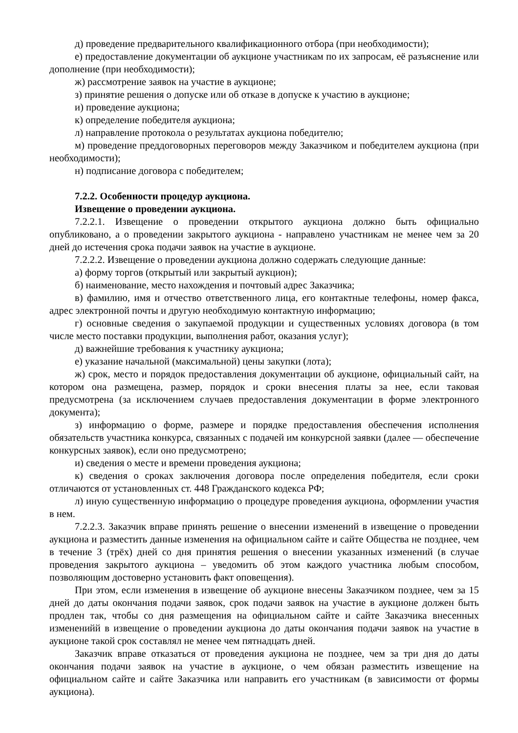д) проведение предварительного квалификационного отбора (при необходимости);
е) предоставление документации об аукционе участникам по их запросам, её разъяснение или дополнение (при необходимости);
ж) рассмотрение заявок на участие в аукционе;
з) принятие решения о допуске или об отказе в допуске к участию в аукционе;
и) проведение аукциона;
к) определение победителя аукциона;
л) направление протокола о результатах аукциона победителю;
м) проведение преддоговорных переговоров между Заказчиком и победителем аукциона (при необходимости);
н) подписание договора с победителем;
7.2.2. Особенности процедур аукциона.
Извещение о проведении аукциона.
7.2.2.1. Извещение о проведении открытого аукциона должно быть официально опубликовано, а о проведении закрытого аукциона - направлено участникам не менее чем за 20 дней до истечения срока подачи заявок на участие в аукционе.
7.2.2.2. Извещение о проведении аукциона должно содержать следующие данные:
а) форму торгов (открытый или закрытый аукцион);
б) наименование, место нахождения и почтовый адрес Заказчика;
в) фамилию, имя и отчество ответственного лица, его контактные телефоны, номер факса, адрес электронной почты и другую необходимую контактную информацию;
г) основные сведения о закупаемой продукции и существенных условиях договора (в том числе место поставки продукции, выполнения работ, оказания услуг);
д) важнейшие требования к участнику аукциона;
е) указание начальной (максимальной) цены закупки (лота);
ж) срок, место и порядок предоставления документации об аукционе, официальный сайт, на котором она размещена, размер, порядок и сроки внесения платы за нее, если таковая предусмотрена (за исключением случаев предоставления документации в форме электронного документа);
з) информацию о форме, размере и порядке предоставления обеспечения исполнения обязательств участника конкурса, связанных с подачей им конкурсной заявки (далее — обеспечение конкурсных заявок), если оно предусмотрено;
и) сведения о месте и времени проведения аукциона;
к) сведения о сроках заключения договора после определения победителя, если сроки отличаются от установленных ст. 448 Гражданского кодекса РФ;
л) иную существенную информацию о процедуре проведения аукциона, оформлении участия в нем.
7.2.2.3. Заказчик вправе принять решение о внесении изменений в извещение о проведении аукциона и разместить данные изменения на официальном сайте и сайте Общества не позднее, чем в течение 3 (трёх) дней со дня принятия решения о внесении указанных изменений (в случае проведения закрытого аукциона – уведомить об этом каждого участника любым способом, позволяющим достоверно установить факт оповещения).
При этом, если изменения в извещение об аукционе внесены Заказчиком позднее, чем за 15 дней до даты окончания подачи заявок, срок подачи заявок на участие в аукционе должен быть продлен так, чтобы со дня размещения на официальном сайте и сайте Заказчика внесенных измененийй в извещение о проведении аукциона до даты окончания подачи заявок на участие в аукционе такой срок составлял не менее чем пятнадцать дней.
Заказчик вправе отказаться от проведения аукциона не позднее, чем за три дня до даты окончания подачи заявок на участие в аукционе, о чем обязан разместить извещение на официальном сайте и сайте Заказчика или направить его участникам (в зависимости от формы аукциона).